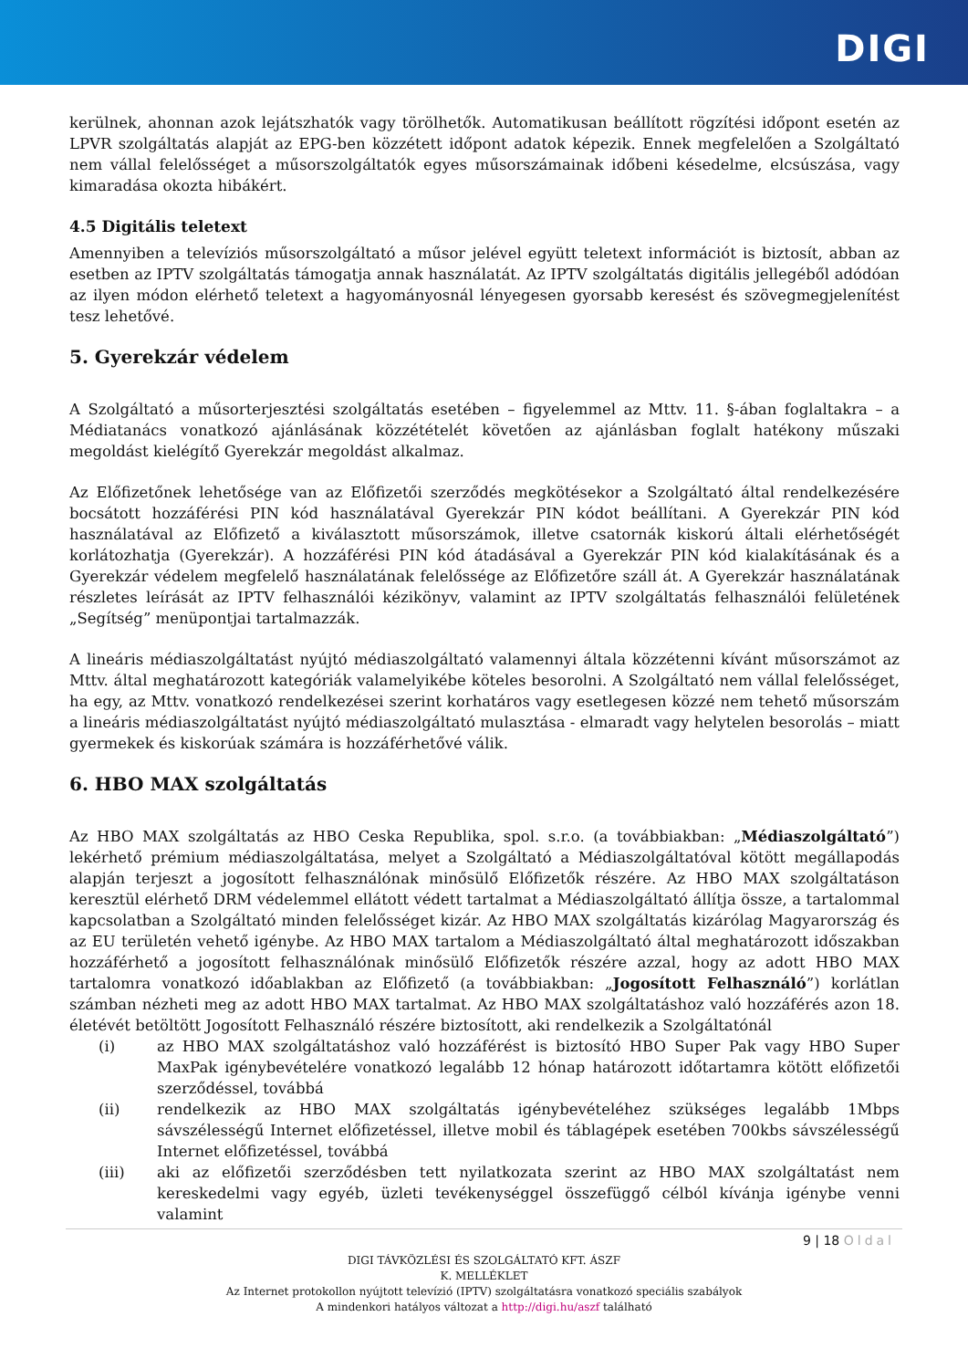DIGI
kerülnek, ahonnan azok lejátszhatók vagy törölhetők. Automatikusan beállított rögzítési időpont esetén az LPVR szolgáltatás alapját az EPG-ben közzétett időpont adatok képezik. Ennek megfelelően a Szolgáltató nem vállal felelősséget a műsorszolgáltatók egyes műsorszámainak időbeni késedelme, elcsúszása, vagy kimaradása okozta hibákért.
4.5 Digitális teletext
Amennyiben a televíziós műsorszolgáltató a műsor jelével együtt teletext információt is biztosít, abban az esetben az IPTV szolgáltatás támogatja annak használatát. Az IPTV szolgáltatás digitális jellegéből adódóan az ilyen módon elérhető teletext a hagyományosnál lényegesen gyorsabb keresést és szövegmegjelenítést tesz lehetővé.
5. Gyerekzár védelem
A Szolgáltató a műsorterjesztési szolgáltatás esetében – figyelemmel az Mttv. 11. §-ában foglaltakra – a Médiatanács vonatkozó ajánlásának közzétételét követően az ajánlásban foglalt hatékony műszaki megoldást kielégítő Gyerekzár megoldást alkalmaz.
Az Előfizetőnek lehetősége van az Előfizetői szerződés megkötésekor a Szolgáltató által rendelkezésére bocsátott hozzáférési PIN kód használatával Gyerekzár PIN kódot beállítani. A Gyerekzár PIN kód használatával az Előfizető a kiválasztott műsorszámok, illetve csatornák kiskorú általi elérhetőségét korlátozhatja (Gyerekzár). A hozzáférési PIN kód átadásával a Gyerekzár PIN kód kialakításának és a Gyerekzár védelem megfelelő használatának felelőssége az Előfizetőre száll át. A Gyerekzár használatának részletes leírását az IPTV felhasználói kézikönyv, valamint az IPTV szolgáltatás felhasználói felületének „Segítség” menüpontjai tartalmazzák.
A lineáris médiaszolgáltatást nyújtó médiaszolgáltató valamennyi általa közzétenni kívánt műsorszámot az Mttv. által meghatározott kategóriák valamelyikébe köteles besorolni. A Szolgáltató nem vállal felelősséget, ha egy, az Mttv. vonatkozó rendelkezései szerint korhatáros vagy esetlegesen közzé nem tehető műsorszám a lineáris médiaszolgáltatást nyújtó médiaszolgáltató mulasztása - elmaradt vagy helytelen besorolás – miatt gyermekek és kiskorúak számára is hozzáférhetővé válik.
6. HBO MAX szolgáltatás
Az HBO MAX szolgáltatás az HBO Ceska Republika, spol. s.r.o. (a továbbiakban: „Médiaszolgáltató”) lekérhető prémium médiaszolgáltatása, melyet a Szolgáltató a Médiaszolgáltatóval kötött megállapodás alapján terjeszt a jogosított felhasználónak minősülő Előfizetők részére. Az HBO MAX szolgáltatáson keresztül elérhető DRM védelemmel ellátott védett tartalmat a Médiaszolgáltató állítja össze, a tartalommal kapcsolatban a Szolgáltató minden felelősséget kizár. Az HBO MAX szolgáltatás kizárólag Magyarország és az EU területén vehető igénybe. Az HBO MAX tartalom a Médiaszolgáltató által meghatározott időszakban hozzáférhető a jogosított felhasználónak minősülő Előfizetők részére azzal, hogy az adott HBO MAX tartalomra vonatkozó időablakban az Előfizető (a továbbiakban: „Jogosított Felhasználó”) korlátlan számban nézheti meg az adott HBO MAX tartalmat. Az HBO MAX szolgáltatáshoz való hozzáférés azon 18. életévét betöltött Jogosított Felhasználó részére biztosított, aki rendelkezik a Szolgáltatónál
(i) az HBO MAX szolgáltatáshoz való hozzáférést is biztosító HBO Super Pak vagy HBO Super MaxPak igénybevételére vonatkozó legalább 12 hónap határozott időtartamra kötött előfizetői szerződéssel, továbbá
(ii) rendelkezik az HBO MAX szolgáltatás igénybevételéhez szükséges legalább 1Mbps sávszélességű Internet előfizetéssel, illetve mobil és táblagépek esetében 700kbs sávszélességű Internet előfizetéssel, továbbá
(iii) aki az előfizetői szerződésben tett nyilatkozata szerint az HBO MAX szolgáltatást nem kereskedelmi vagy egyéb, üzleti tevékenységgel összefüggő célból kívánja igénybe venni valamint
9 | 18 Oldal
DIGI TÁVKÖZLÉSI ÉS SZOLGÁLTATÓ KFT. ÁSZF
K. MELLÉKLET
Az Internet protokollon nyújtott televízió (IPTV) szolgáltatásra vonatkozó speciális szabályok
A mindenkori hatályos változat a http://digi.hu/aszf található